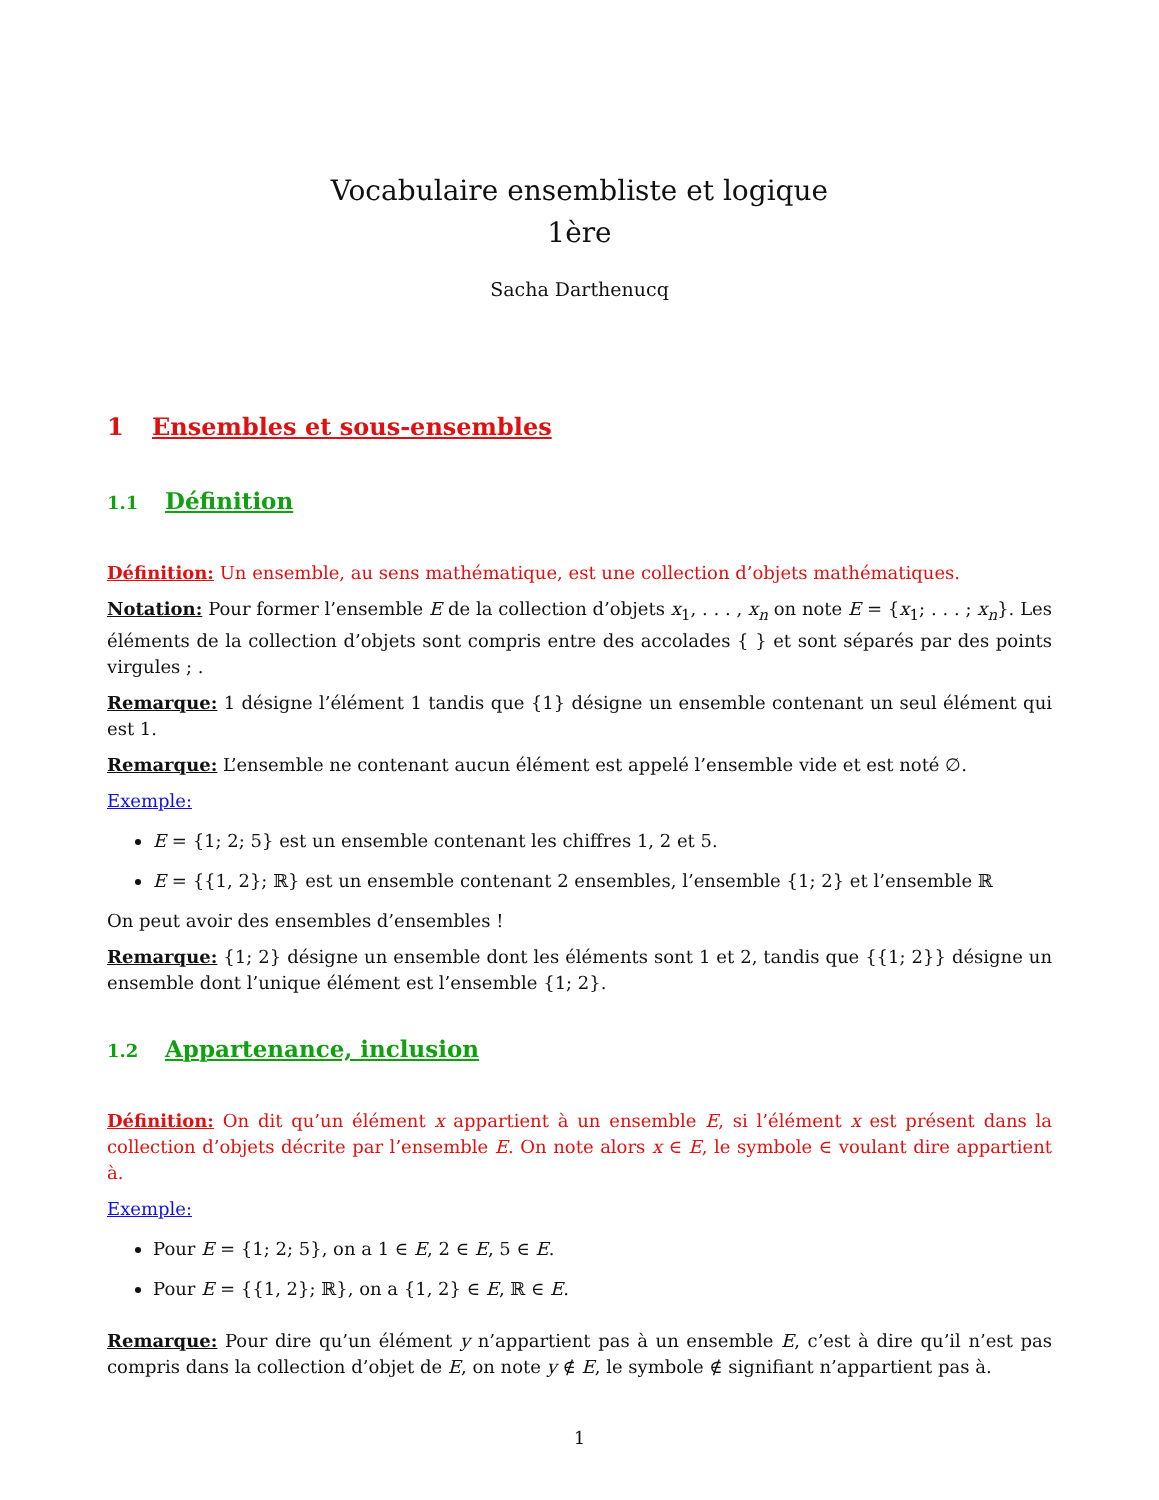Vocabulaire ensembliste et logique
1ère
Sacha Darthenucq
1 Ensembles et sous-ensembles
1.1 Définition
Définition: Un ensemble, au sens mathématique, est une collection d’objets mathématiques.
Notation: Pour former l’ensemble E de la collection d’objets x<sub>1</sub>, . . . , x<sub>n</sub> on note E = {x<sub>1</sub>; . . . ; x<sub>n</sub>}. Les éléments de la collection d’objets sont compris entre des accolades { } et sont séparés par des points virgules ; .
Remarque: 1 désigne l’élément 1 tandis que {1} désigne un ensemble contenant un seul élément qui est 1.
Remarque: L’ensemble ne contenant aucun élément est appelé l’ensemble vide et est noté ∅.
Exemple:
E = {1; 2; 5} est un ensemble contenant les chiffres 1, 2 et 5.
E = {{1, 2}; ℝ} est un ensemble contenant 2 ensembles, l’ensemble {1; 2} et l’ensemble ℝ
On peut avoir des ensembles d’ensembles !
Remarque: {1; 2} désigne un ensemble dont les éléments sont 1 et 2, tandis que {{1; 2}} désigne un ensemble dont l’unique élément est l’ensemble {1; 2}.
1.2 Appartenance, inclusion
Définition: On dit qu’un élément x appartient à un ensemble E, si l’élément x est présent dans la collection d’objets décrite par l’ensemble E. On note alors x ∈ E, le symbole ∈ voulant dire appartient à.
Exemple:
Pour E = {1; 2; 5}, on a 1 ∈ E, 2 ∈ E, 5 ∈ E.
Pour E = {{1, 2}; ℝ}, on a {1, 2} ∈ E, ℝ ∈ E.
Remarque: Pour dire qu’un élément y n’appartient pas à un ensemble E, c’est à dire qu’il n’est pas compris dans la collection d’objet de E, on note y ∉ E, le symbole ∉ signifiant n’appartient pas à.
1